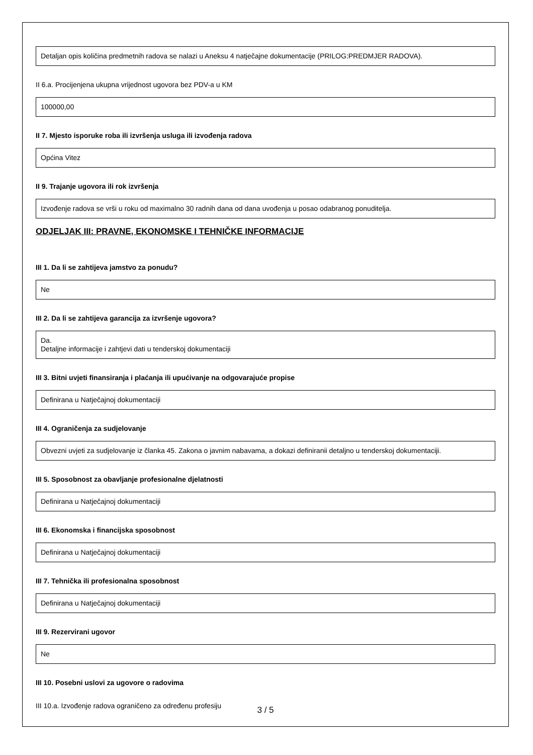Detaljan opis količina predmetnih radova se nalazi u Aneksu 4 natječajne dokumentacije (PRILOG:PREDMJER RADOVA).
II 6.a. Procijenjena ukupna vrijednost ugovora bez PDV-a u KM
100000,00
II 7. Mjesto isporuke roba ili izvršenja usluga ili izvođenja radova
Općina Vitez
II 9. Trajanje ugovora ili rok izvršenja
Izvođenje radova se vrši u roku od maximalno 30 radnih dana od dana uvođenja u posao odabranog ponuditelja.
ODJELJAK III: PRAVNE, EKONOMSKE I TEHNIČKE INFORMACIJE
III 1. Da li se zahtijeva jamstvo za ponudu?
Ne
III 2. Da li se zahtijeva garancija za izvršenje ugovora?
Da.
Detaljne informacije i zahtjevi dati u tenderskoj dokumentaciji
III 3. Bitni uvjeti finansiranja i plaćanja ili upućivanje na odgovarajuće propise
Definirana u Natječajnoj dokumentaciji
III 4. Ograničenja za sudjelovanje
Obvezni uvjeti za sudjelovanje iz članka 45. Zakona o javnim nabavama, a dokazi definiranii detaljno u tenderskoj dokumentaciji.
III 5. Sposobnost za obavljanje profesionalne djelatnosti
Definirana u Natječajnoj dokumentaciji
III 6. Ekonomska i financijska sposobnost
Definirana u Natječajnoj dokumentaciji
III 7. Tehnička ili profesionalna sposobnost
Definirana u Natječajnoj dokumentaciji
III 9. Rezervirani ugovor
Ne
III 10. Posebni uslovi za ugovore o radovima
III 10.a. Izvođenje radova ograničeno za određenu profesiju
3 / 5